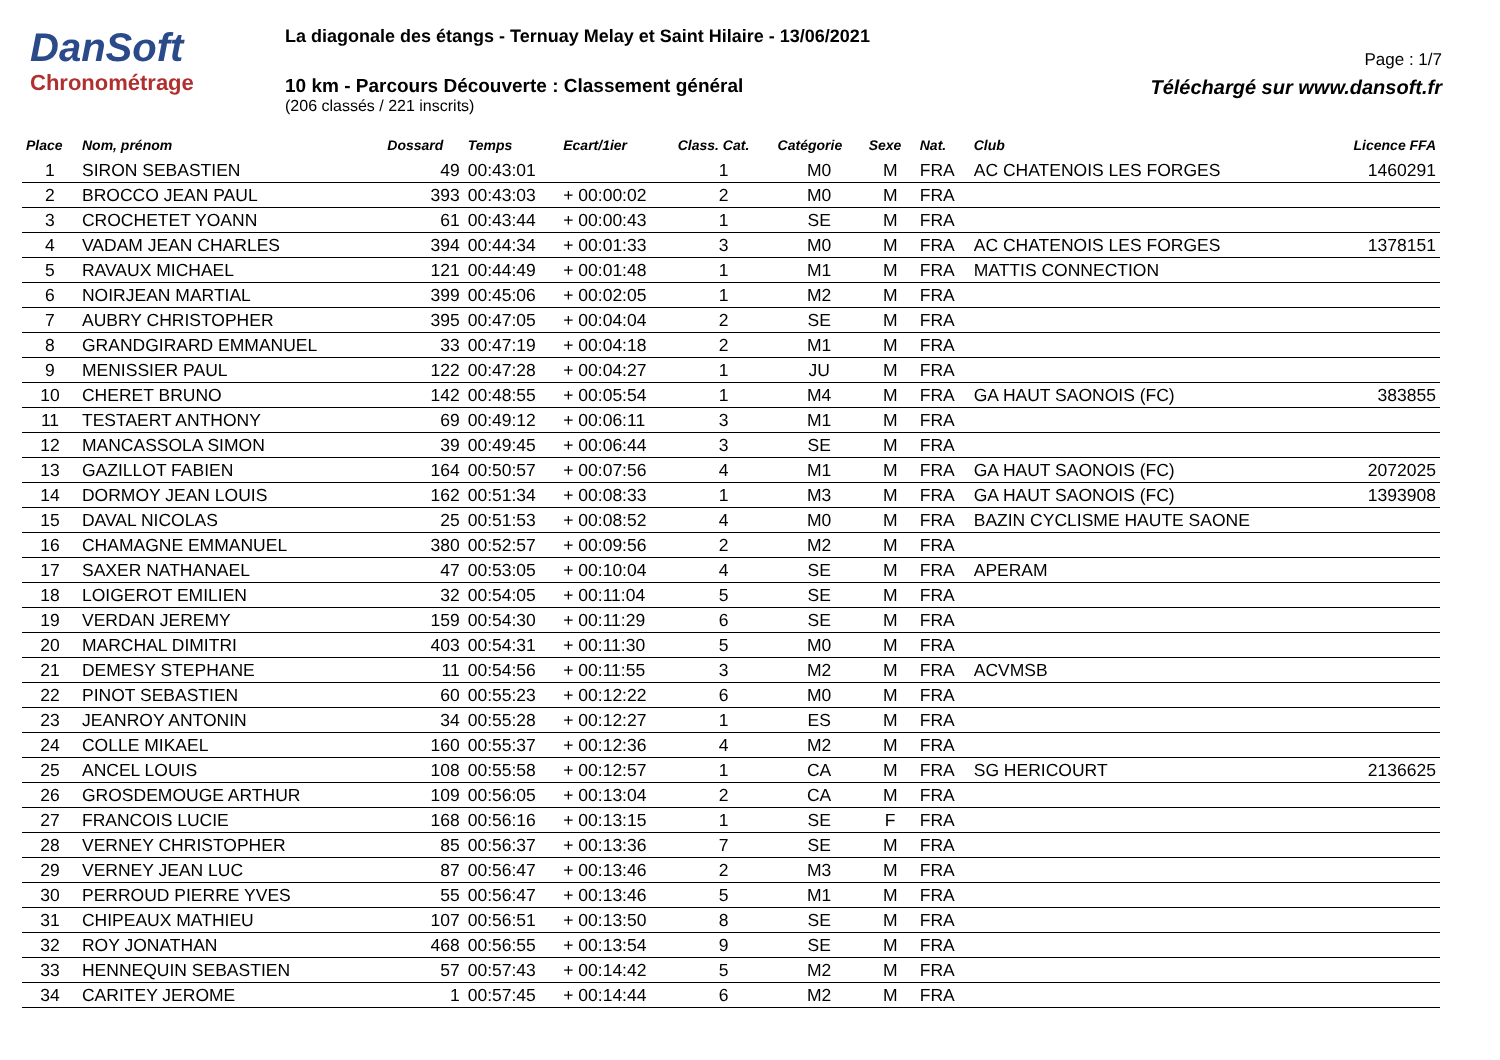DanSoft
Chronométrage
La diagonale des étangs - Ternuay Melay et Saint Hilaire - 13/06/2021
10 km - Parcours Découverte : Classement général
(206 classés / 221 inscrits)
Page : 1/7
Téléchargé sur www.dansoft.fr
| Place | Nom, prénom | Dossard | Temps | Ecart/1ier | Class. Cat. | Catégorie | Sexe | Nat. | Club | Licence FFA |
| --- | --- | --- | --- | --- | --- | --- | --- | --- | --- | --- |
| 1 | SIRON SEBASTIEN | 49 | 00:43:01 | | 1 | M0 | M | FRA | AC CHATENOIS LES FORGES | 1460291 |
| 2 | BROCCO JEAN PAUL | 393 | 00:43:03 | + 00:00:02 | 2 | M0 | M | FRA | | |
| 3 | CROCHETET YOANN | 61 | 00:43:44 | + 00:00:43 | 1 | SE | M | FRA | | |
| 4 | VADAM JEAN CHARLES | 394 | 00:44:34 | + 00:01:33 | 3 | M0 | M | FRA | AC CHATENOIS LES FORGES | 1378151 |
| 5 | RAVAUX MICHAEL | 121 | 00:44:49 | + 00:01:48 | 1 | M1 | M | FRA | MATTIS CONNECTION | |
| 6 | NOIRJEAN MARTIAL | 399 | 00:45:06 | + 00:02:05 | 1 | M2 | M | FRA | | |
| 7 | AUBRY CHRISTOPHER | 395 | 00:47:05 | + 00:04:04 | 2 | SE | M | FRA | | |
| 8 | GRANDGIRARD EMMANUEL | 33 | 00:47:19 | + 00:04:18 | 2 | M1 | M | FRA | | |
| 9 | MENISSIER PAUL | 122 | 00:47:28 | + 00:04:27 | 1 | JU | M | FRA | | |
| 10 | CHERET BRUNO | 142 | 00:48:55 | + 00:05:54 | 1 | M4 | M | FRA | GA HAUT SAONOIS (FC) | 383855 |
| 11 | TESTAERT ANTHONY | 69 | 00:49:12 | + 00:06:11 | 3 | M1 | M | FRA | | |
| 12 | MANCASSOLA SIMON | 39 | 00:49:45 | + 00:06:44 | 3 | SE | M | FRA | | |
| 13 | GAZILLOT FABIEN | 164 | 00:50:57 | + 00:07:56 | 4 | M1 | M | FRA | GA HAUT SAONOIS (FC) | 2072025 |
| 14 | DORMOY JEAN LOUIS | 162 | 00:51:34 | + 00:08:33 | 1 | M3 | M | FRA | GA HAUT SAONOIS (FC) | 1393908 |
| 15 | DAVAL NICOLAS | 25 | 00:51:53 | + 00:08:52 | 4 | M0 | M | FRA | BAZIN CYCLISME HAUTE SAONE | |
| 16 | CHAMAGNE EMMANUEL | 380 | 00:52:57 | + 00:09:56 | 2 | M2 | M | FRA | | |
| 17 | SAXER NATHANAEL | 47 | 00:53:05 | + 00:10:04 | 4 | SE | M | FRA | APERAM | |
| 18 | LOIGEROT EMILIEN | 32 | 00:54:05 | + 00:11:04 | 5 | SE | M | FRA | | |
| 19 | VERDAN JEREMY | 159 | 00:54:30 | + 00:11:29 | 6 | SE | M | FRA | | |
| 20 | MARCHAL DIMITRI | 403 | 00:54:31 | + 00:11:30 | 5 | M0 | M | FRA | | |
| 21 | DEMESY STEPHANE | 11 | 00:54:56 | + 00:11:55 | 3 | M2 | M | FRA | ACVMSB | |
| 22 | PINOT SEBASTIEN | 60 | 00:55:23 | + 00:12:22 | 6 | M0 | M | FRA | | |
| 23 | JEANROY ANTONIN | 34 | 00:55:28 | + 00:12:27 | 1 | ES | M | FRA | | |
| 24 | COLLE MIKAEL | 160 | 00:55:37 | + 00:12:36 | 4 | M2 | M | FRA | | |
| 25 | ANCEL LOUIS | 108 | 00:55:58 | + 00:12:57 | 1 | CA | M | FRA | SG HERICOURT | 2136625 |
| 26 | GROSDEMOUGE ARTHUR | 109 | 00:56:05 | + 00:13:04 | 2 | CA | M | FRA | | |
| 27 | FRANCOIS LUCIE | 168 | 00:56:16 | + 00:13:15 | 1 | SE | F | FRA | | |
| 28 | VERNEY CHRISTOPHER | 85 | 00:56:37 | + 00:13:36 | 7 | SE | M | FRA | | |
| 29 | VERNEY JEAN LUC | 87 | 00:56:47 | + 00:13:46 | 2 | M3 | M | FRA | | |
| 30 | PERROUD PIERRE YVES | 55 | 00:56:47 | + 00:13:46 | 5 | M1 | M | FRA | | |
| 31 | CHIPEAUX MATHIEU | 107 | 00:56:51 | + 00:13:50 | 8 | SE | M | FRA | | |
| 32 | ROY JONATHAN | 468 | 00:56:55 | + 00:13:54 | 9 | SE | M | FRA | | |
| 33 | HENNEQUIN SEBASTIEN | 57 | 00:57:43 | + 00:14:42 | 5 | M2 | M | FRA | | |
| 34 | CARITEY JEROME | 1 | 00:57:45 | + 00:14:44 | 6 | M2 | M | FRA | | |